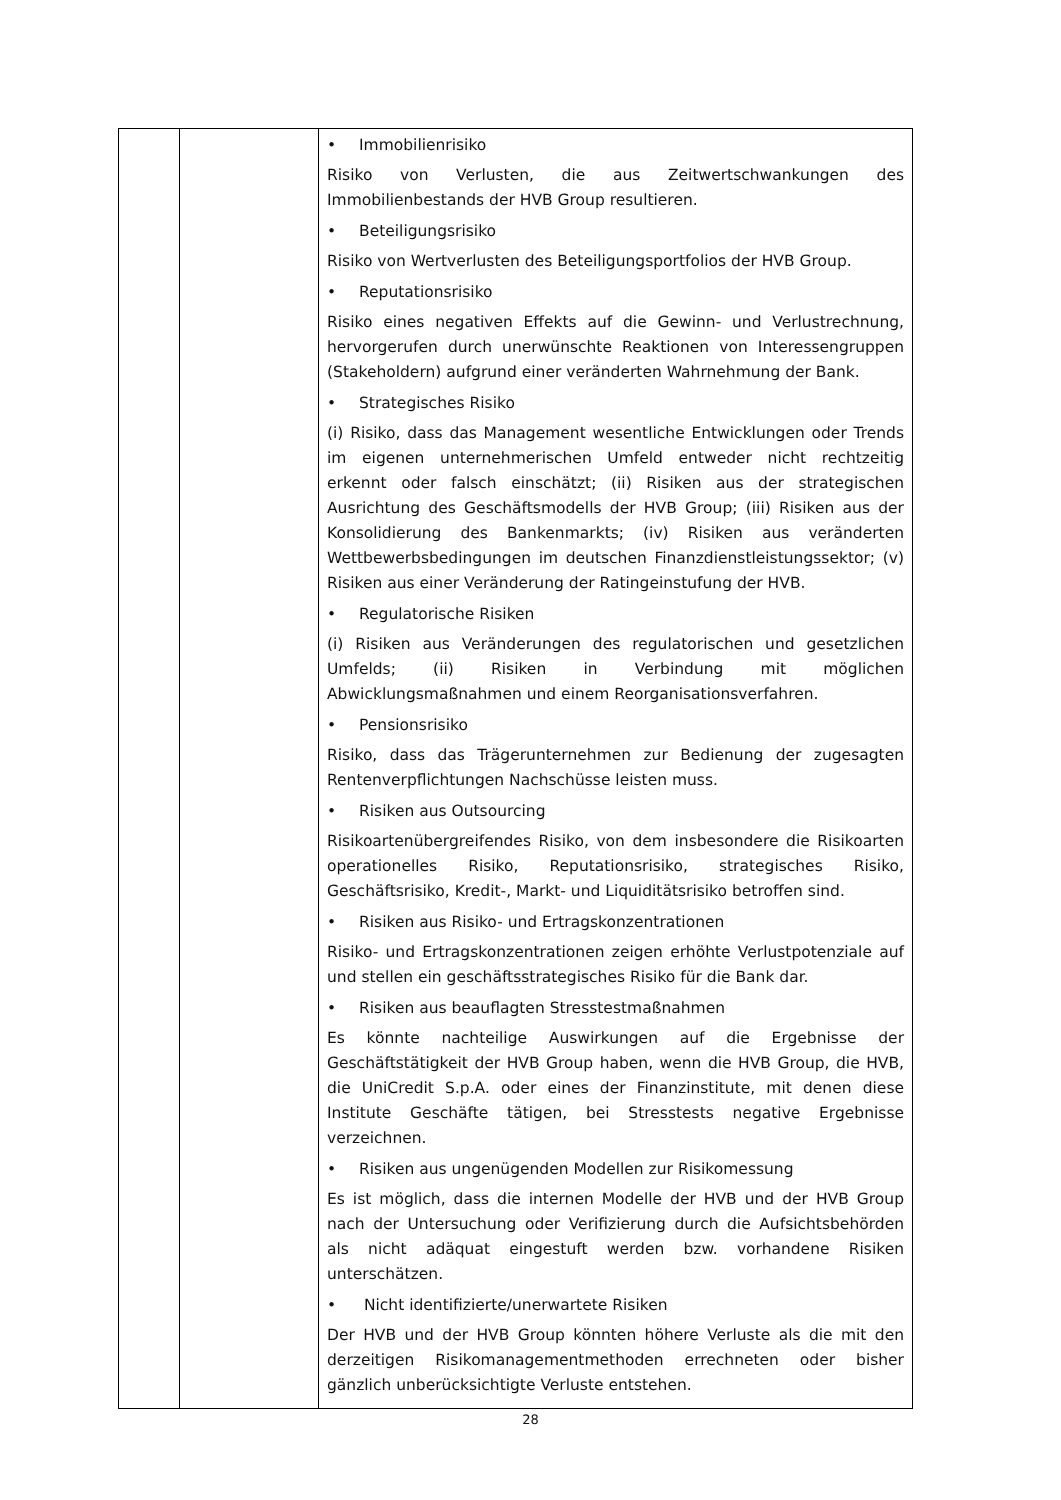| | | • Immobilienrisiko Risiko von Verlusten, die aus Zeitwertschwankungen des Immobilienbestands der HVB Group resultieren. • Beteiligungsrisiko Risiko von Wertverlusten des Beteiligungsportfolios der HVB Group. • Reputationsrisiko Risiko eines negativen Effekts auf die Gewinn- und Verlustrechnung, hervorgerufen durch unerwünschte Reaktionen von Interessengruppen (Stakeholdern) aufgrund einer veränderten Wahrnehmung der Bank. • Strategisches Risiko (i) Risiko, dass das Management wesentliche Entwicklungen oder Trends im eigenen unternehmerischen Umfeld entweder nicht rechtzeitig erkennt oder falsch einschätzt; (ii) Risiken aus der strategischen Ausrichtung des Geschäftsmodells der HVB Group; (iii) Risiken aus der Konsolidierung des Bankenmarkts; (iv) Risiken aus veränderten Wettbewerbsbedingungen im deutschen Finanzdienstleistungssektor; (v) Risiken aus einer Veränderung der Ratingeinstufung der HVB. • Regulatorische Risiken (i) Risiken aus Veränderungen des regulatorischen und gesetzlichen Umfelds; (ii) Risiken in Verbindung mit möglichen Abwicklungsmaßnahmen und einem Reorganisationsverfahren. • Pensionsrisiko Risiko, dass das Trägerunternehmen zur Bedienung der zugesagten Rentenverpflichtungen Nachschüsse leisten muss. • Risiken aus Outsourcing Risikoartenübergreifendes Risiko, von dem insbesondere die Risikoarten operationelles Risiko, Reputationsrisiko, strategisches Risiko, Geschäftsrisiko, Kredit-, Markt- und Liquiditätsrisiko betroffen sind. • Risiken aus Risiko- und Ertragskonzentrationen Risiko- und Ertragskonzentrationen zeigen erhöhte Verlustpotenziale auf und stellen ein geschäftsstrategisches Risiko für die Bank dar. • Risiken aus beauflagten Stresstestmaßnahmen Es könnte nachteilige Auswirkungen auf die Ergebnisse der Geschäftstätigkeit der HVB Group haben, wenn die HVB Group, die HVB, die UniCredit S.p.A. oder eines der Finanzinstitute, mit denen diese Institute Geschäfte tätigen, bei Stresstests negative Ergebnisse verzeichnen. • Risiken aus ungenügenden Modellen zur Risikomessung Es ist möglich, dass die internen Modelle der HVB und der HVB Group nach der Untersuchung oder Verifizierung durch die Aufsichtsbehörden als nicht adäquat eingestuft werden bzw. vorhandene Risiken unterschätzen. • Nicht identifizierte/unerwartete Risiken Der HVB und der HVB Group könnten höhere Verluste als die mit den derzeitigen Risikomanagementmethoden errechneten oder bisher gänzlich unberücksichtigte Verluste entstehen. |
28